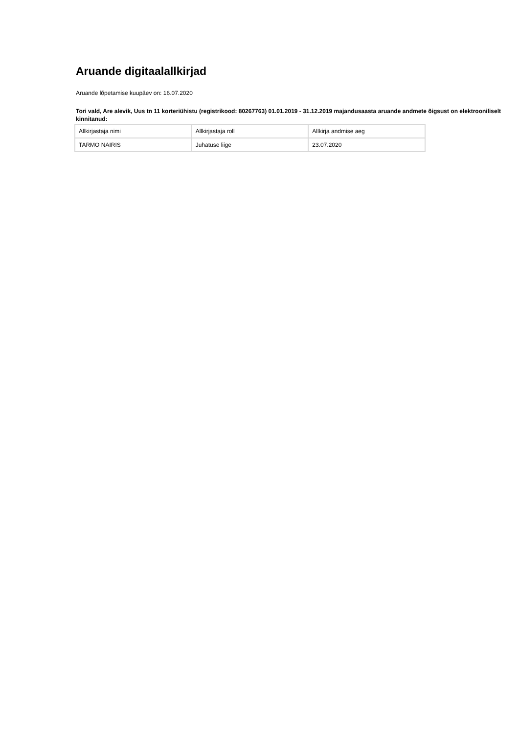Aruande digitaalallkirjad
Aruande lõpetamise kuupäev on: 16.07.2020
Tori vald, Are alevik, Uus tn 11 korteriühistu (registrikood: 80267763) 01.01.2019 - 31.12.2019 majandusaasta aruande andmete õigsust on elektrooniliselt kinnitanud:
| Allkirjastaja nimi | Allkirjastaja roll | Allkirja andmise aeg |
| TARMO NAIRIS | Juhatuse liige | 23.07.2020 |